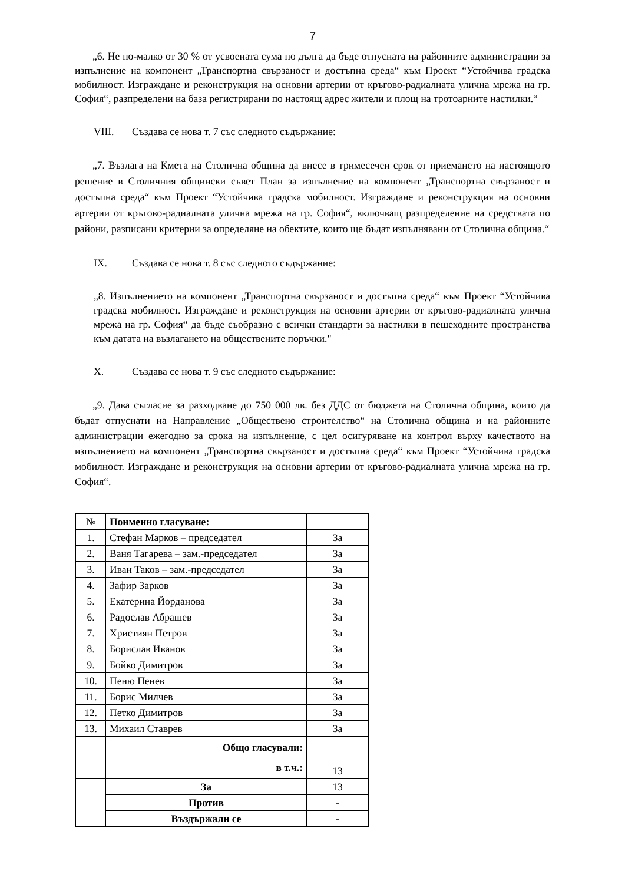7
„6. Не по-малко от 30 % от усвоената сума по дълга да бъде отпусната на районните администрации за изпълнение на компонент „Транспортна свързаност и достъпна среда“ към Проект “Устойчива градска мобилност. Изграждане и реконструкция на основни артерии от кръгово-радиалната улична мрежа на гр. София“, разпределени на база регистрирани по настоящ адрес жители и площ на тротоарните настилки.“
VIII. Създава се нова т. 7 със следното съдържание:
„7. Възлага на Кмета на Столична община да внесе в тримесечен срок от приемането на настоящото решение в Столичния общински съвет План за изпълнение на компонент „Транспортна свързаност и достъпна среда“ към Проект “Устойчива градска мобилност. Изграждане и реконструкция на основни артерии от кръгово-радиалната улична мрежа на гр. София“, включващ разпределение на средствата по райони, разписани критерии за определяне на обектите, които ще бъдат изпълнявани от Столична община.“
IX. Създава се нова т. 8 със следното съдържание:
„8. Изпълнението на компонент „Транспортна свързаност и достъпна среда“ към Проект “Устойчива градска мобилност. Изграждане и реконструкция на основни артерии от кръгово-радиалната улична мрежа на гр. София“ да бъде съобразно с всички стандарти за настилки в пешеходните пространства към датата на възлагането на обществените поръчки."
X. Създава се нова т. 9 със следното съдържание:
„9. Дава съгласие за разходване до 750 000 лв. без ДДС от бюджета на Столична община, които да бъдат отпуснати на Направление „Обществено строителство“ на Столична община и на районните администрации ежегодно за срока на изпълнение, с цел осигуряване на контрол върху качеството на изпълнението на компонент „Транспортна свързаност и достъпна среда“ към Проект “Устойчива градска мобилност. Изграждане и реконструкция на основни артерии от кръгово-радиалната улична мрежа на гр. София“.
| № | Поименно гласуване: | |
| --- | --- | --- |
| 1. | Стефан Марков – председател | За |
| 2. | Ваня Тагарева – зам.-председател | За |
| 3. | Иван Таков – зам.-председател | За |
| 4. | Зафир Зарков | За |
| 5. | Екатерина Йорданова | За |
| 6. | Радослав Абрашев | За |
| 7. | Християн Петров | За |
| 8. | Борислав Иванов | За |
| 9. | Бойко Димитров | За |
| 10. | Пеню Пенев | За |
| 11. | Борис Милчев | За |
| 12. | Петко Димитров | За |
| 13. | Михаил Ставрев | За |
| | Общо гласували: в т.ч.: | 13 |
| | За | 13 |
| | Против | - |
| | Въздържали се | - |